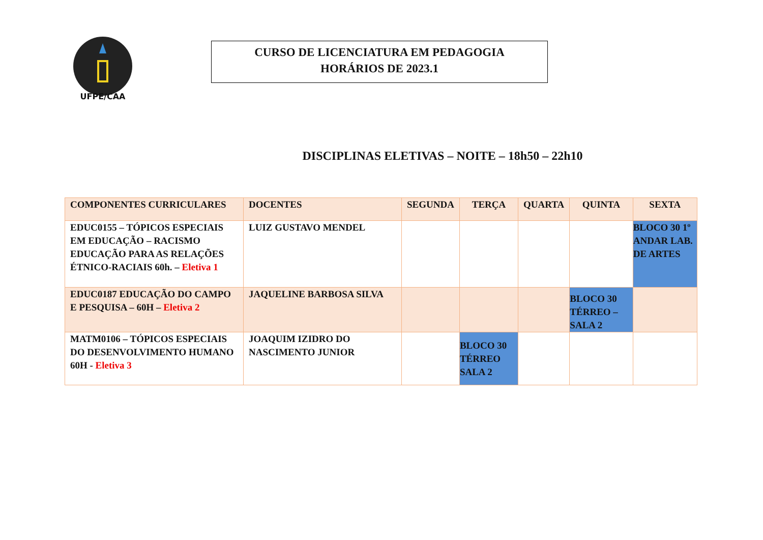UFPE/CAA
CURSO DE LICENCIATURA EM PEDAGOGIA
HORÁRIOS DE 2023.1
DISCIPLINAS ELETIVAS – NOITE – 18h50 – 22h10
| COMPONENTES CURRICULARES | DOCENTES | SEGUNDA | TERÇA | QUARTA | QUINTA | SEXTA |
| --- | --- | --- | --- | --- | --- | --- |
| EDUC0155 – TÓPICOS ESPECIAIS EM EDUCAÇÃO – RACISMO EDUCAÇÃO PARA AS RELAÇÕES ÉTNICO-RACIAIS 60h. – Eletiva 1 | LUIZ GUSTAVO MENDEL | | | | | BLOCO 30 1º ANDAR LAB. DE ARTES |
| EDUC0187 EDUCAÇÃO DO CAMPO E PESQUISA – 60H – Eletiva 2 | JAQUELINE BARBOSA SILVA | | | | BLOCO 30 TÉRREO – SALA 2 | |
| MATM0106 – TÓPICOS ESPECIAIS DO DESENVOLVIMENTO HUMANO 60H - Eletiva 3 | JOAQUIM IZIDRO DO NASCIMENTO JUNIOR | | BLOCO 30 TÉRREO SALA 2 | | | |